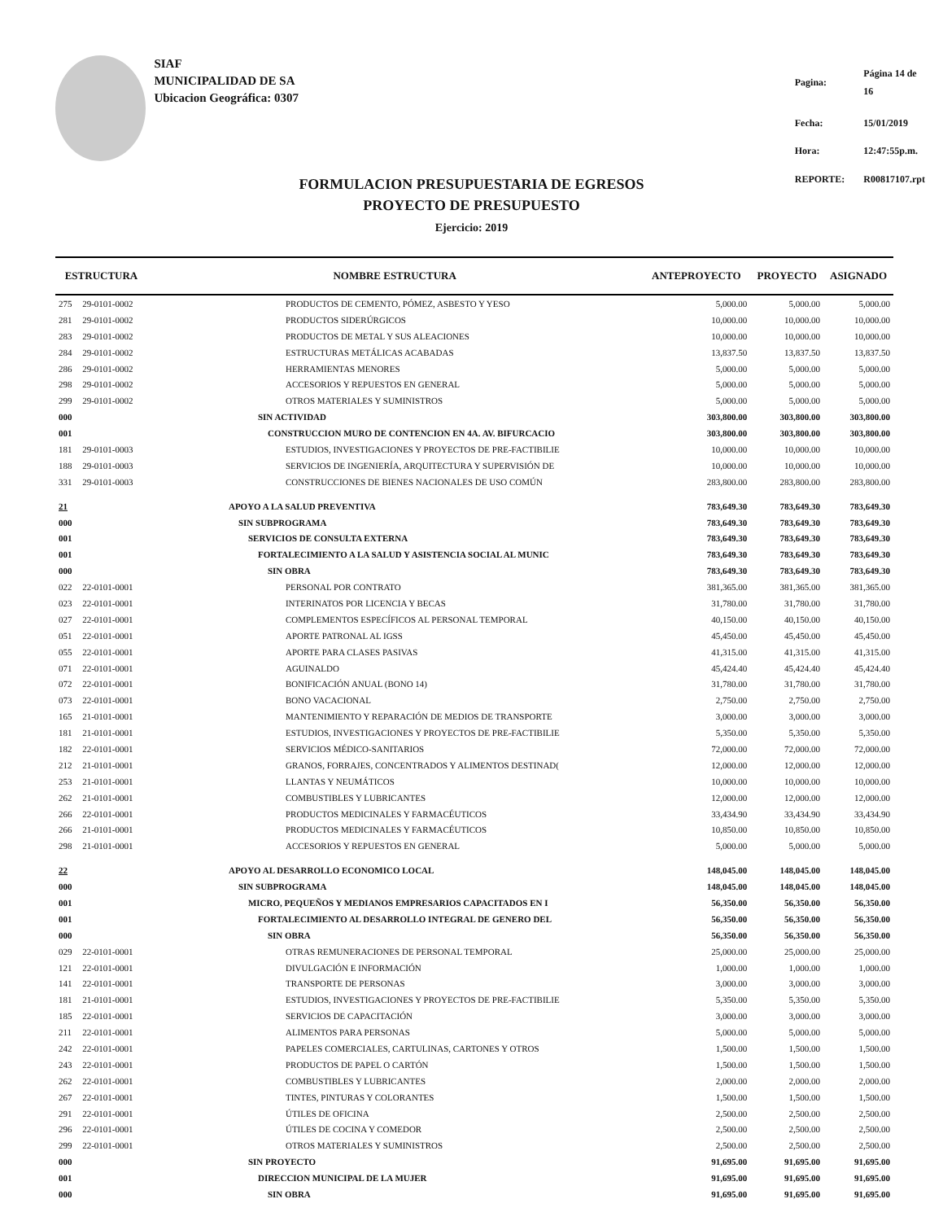SIAF
MUNICIPALIDAD DE SA
Ubicacion Geográfica: 0307
| Pagina: | Página 14 de 16 |
| Fecha: | 15/01/2019 |
| Hora: | 12:47:55p.m. |
| REPORTE: | R00817107.rpt |
FORMULACION PRESUPUESTARIA DE EGRESOS
PROYECTO DE PRESUPUESTO
Ejercicio: 2019
| ESTRUCTURA | | NOMBRE ESTRUCTURA | ANTEPROYECTO | PROYECTO | ASIGNADO |
| --- | --- | --- | --- | --- | --- |
| 275 | 29-0101-0002 | PRODUCTOS DE CEMENTO, PÓMEZ, ASBESTO Y YESO | 5,000.00 | 5,000.00 | 5,000.00 |
| 281 | 29-0101-0002 | PRODUCTOS SIDERÚRGICOS | 10,000.00 | 10,000.00 | 10,000.00 |
| 283 | 29-0101-0002 | PRODUCTOS DE METAL Y SUS ALEACIONES | 10,000.00 | 10,000.00 | 10,000.00 |
| 284 | 29-0101-0002 | ESTRUCTURAS METÁLICAS ACABADAS | 13,837.50 | 13,837.50 | 13,837.50 |
| 286 | 29-0101-0002 | HERRAMIENTAS MENORES | 5,000.00 | 5,000.00 | 5,000.00 |
| 298 | 29-0101-0002 | ACCESORIOS Y REPUESTOS EN GENERAL | 5,000.00 | 5,000.00 | 5,000.00 |
| 299 | 29-0101-0002 | OTROS MATERIALES Y SUMINISTROS | 5,000.00 | 5,000.00 | 5,000.00 |
| 000 | | SIN ACTIVIDAD | 303,800.00 | 303,800.00 | 303,800.00 |
| 001 | | CONSTRUCCION MURO DE CONTENCION EN 4A. AV. BIFURCACIO | 303,800.00 | 303,800.00 | 303,800.00 |
| 181 | 29-0101-0003 | ESTUDIOS, INVESTIGACIONES Y PROYECTOS DE PRE-FACTIBILIE | 10,000.00 | 10,000.00 | 10,000.00 |
| 188 | 29-0101-0003 | SERVICIOS DE INGENIERÍA, ARQUITECTURA Y SUPERVISIÓN DE | 10,000.00 | 10,000.00 | 10,000.00 |
| 331 | 29-0101-0003 | CONSTRUCCIONES DE BIENES NACIONALES DE USO COMÚN | 283,800.00 | 283,800.00 | 283,800.00 |
| 21 | | APOYO A LA SALUD PREVENTIVA | 783,649.30 | 783,649.30 | 783,649.30 |
| 000 | | SIN SUBPROGRAMA | 783,649.30 | 783,649.30 | 783,649.30 |
| 001 | | SERVICIOS DE CONSULTA EXTERNA | 783,649.30 | 783,649.30 | 783,649.30 |
| 001 | | FORTALECIMIENTO A LA SALUD Y ASISTENCIA SOCIAL AL MUNIC | 783,649.30 | 783,649.30 | 783,649.30 |
| 000 | | SIN OBRA | 783,649.30 | 783,649.30 | 783,649.30 |
| 022 | 22-0101-0001 | PERSONAL POR CONTRATO | 381,365.00 | 381,365.00 | 381,365.00 |
| 023 | 22-0101-0001 | INTERINATOS POR LICENCIA Y BECAS | 31,780.00 | 31,780.00 | 31,780.00 |
| 027 | 22-0101-0001 | COMPLEMENTOS ESPECÍFICOS AL PERSONAL TEMPORAL | 40,150.00 | 40,150.00 | 40,150.00 |
| 051 | 22-0101-0001 | APORTE PATRONAL AL IGSS | 45,450.00 | 45,450.00 | 45,450.00 |
| 055 | 22-0101-0001 | APORTE PARA CLASES PASIVAS | 41,315.00 | 41,315.00 | 41,315.00 |
| 071 | 22-0101-0001 | AGUINALDO | 45,424.40 | 45,424.40 | 45,424.40 |
| 072 | 22-0101-0001 | BONIFICACIÓN ANUAL (BONO 14) | 31,780.00 | 31,780.00 | 31,780.00 |
| 073 | 22-0101-0001 | BONO VACACIONAL | 2,750.00 | 2,750.00 | 2,750.00 |
| 165 | 21-0101-0001 | MANTENIMIENTO Y REPARACIÓN DE MEDIOS DE TRANSPORTE | 3,000.00 | 3,000.00 | 3,000.00 |
| 181 | 21-0101-0001 | ESTUDIOS, INVESTIGACIONES Y PROYECTOS DE PRE-FACTIBILIE | 5,350.00 | 5,350.00 | 5,350.00 |
| 182 | 22-0101-0001 | SERVICIOS MÉDICO-SANITARIOS | 72,000.00 | 72,000.00 | 72,000.00 |
| 212 | 21-0101-0001 | GRANOS, FORRAJES, CONCENTRADOS Y ALIMENTOS DESTINAD( | 12,000.00 | 12,000.00 | 12,000.00 |
| 253 | 21-0101-0001 | LLANTAS Y NEUMÁTICOS | 10,000.00 | 10,000.00 | 10,000.00 |
| 262 | 21-0101-0001 | COMBUSTIBLES Y LUBRICANTES | 12,000.00 | 12,000.00 | 12,000.00 |
| 266 | 22-0101-0001 | PRODUCTOS MEDICINALES Y FARMACÉUTICOS | 33,434.90 | 33,434.90 | 33,434.90 |
| 266 | 21-0101-0001 | PRODUCTOS MEDICINALES Y FARMACÉUTICOS | 10,850.00 | 10,850.00 | 10,850.00 |
| 298 | 21-0101-0001 | ACCESORIOS Y REPUESTOS EN GENERAL | 5,000.00 | 5,000.00 | 5,000.00 |
| 22 | | APOYO AL DESARROLLO ECONOMICO LOCAL | 148,045.00 | 148,045.00 | 148,045.00 |
| 000 | | SIN SUBPROGRAMA | 148,045.00 | 148,045.00 | 148,045.00 |
| 001 | | MICRO, PEQUEÑOS Y MEDIANOS EMPRESARIOS CAPACITADOS EN I | 56,350.00 | 56,350.00 | 56,350.00 |
| 001 | | FORTALECIMIENTO AL DESARROLLO INTEGRAL DE GENERO DEL | 56,350.00 | 56,350.00 | 56,350.00 |
| 000 | | SIN OBRA | 56,350.00 | 56,350.00 | 56,350.00 |
| 029 | 22-0101-0001 | OTRAS REMUNERACIONES DE PERSONAL TEMPORAL | 25,000.00 | 25,000.00 | 25,000.00 |
| 121 | 22-0101-0001 | DIVULGACIÓN E INFORMACIÓN | 1,000.00 | 1,000.00 | 1,000.00 |
| 141 | 22-0101-0001 | TRANSPORTE DE PERSONAS | 3,000.00 | 3,000.00 | 3,000.00 |
| 181 | 21-0101-0001 | ESTUDIOS, INVESTIGACIONES Y PROYECTOS DE PRE-FACTIBILIE | 5,350.00 | 5,350.00 | 5,350.00 |
| 185 | 22-0101-0001 | SERVICIOS DE CAPACITACIÓN | 3,000.00 | 3,000.00 | 3,000.00 |
| 211 | 22-0101-0001 | ALIMENTOS PARA PERSONAS | 5,000.00 | 5,000.00 | 5,000.00 |
| 242 | 22-0101-0001 | PAPELES COMERCIALES, CARTULINAS, CARTONES Y OTROS | 1,500.00 | 1,500.00 | 1,500.00 |
| 243 | 22-0101-0001 | PRODUCTOS DE PAPEL O CARTÓN | 1,500.00 | 1,500.00 | 1,500.00 |
| 262 | 22-0101-0001 | COMBUSTIBLES Y LUBRICANTES | 2,000.00 | 2,000.00 | 2,000.00 |
| 267 | 22-0101-0001 | TINTES, PINTURAS Y COLORANTES | 1,500.00 | 1,500.00 | 1,500.00 |
| 291 | 22-0101-0001 | ÚTILES DE OFICINA | 2,500.00 | 2,500.00 | 2,500.00 |
| 296 | 22-0101-0001 | ÚTILES DE COCINA Y COMEDOR | 2,500.00 | 2,500.00 | 2,500.00 |
| 299 | 22-0101-0001 | OTROS MATERIALES Y SUMINISTROS | 2,500.00 | 2,500.00 | 2,500.00 |
| 000 | | SIN PROYECTO | 91,695.00 | 91,695.00 | 91,695.00 |
| 001 | | DIRECCION MUNICIPAL DE LA MUJER | 91,695.00 | 91,695.00 | 91,695.00 |
| 000 | | SIN OBRA | 91,695.00 | 91,695.00 | 91,695.00 |